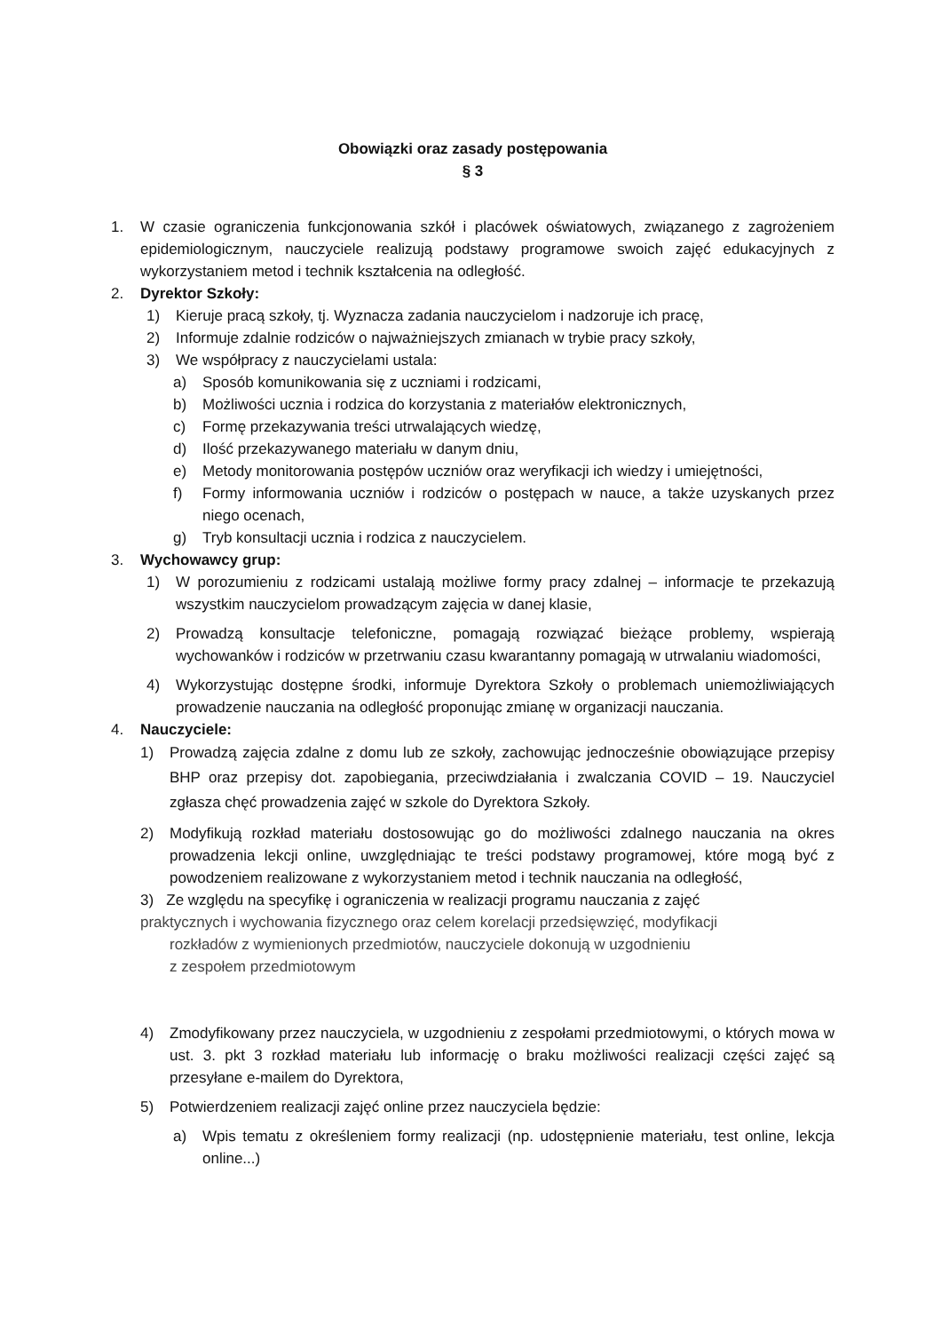Obowiązki oraz zasady postępowania
§ 3
1. W czasie ograniczenia funkcjonowania szkół i placówek oświatowych, związanego z zagrożeniem epidemiologicznym, nauczyciele realizują podstawy programowe swoich zajęć edukacyjnych z wykorzystaniem metod i technik kształcenia na odległość.
2. Dyrektor Szkoły:
1) Kieruje pracą szkoły, tj. Wyznacza zadania nauczycielom i nadzoruje ich pracę,
2) Informuje zdalnie rodziców o najważniejszych zmianach w trybie pracy szkoły,
3) We współpracy z nauczycielami ustala:
a) Sposób komunikowania się z uczniami i rodzicami,
b) Możliwości ucznia i rodzica do korzystania z materiałów elektronicznych,
c) Formę przekazywania treści utrwalających wiedzę,
d) Ilość przekazywanego materiału w danym dniu,
e) Metody monitorowania postępów uczniów oraz weryfikacji ich wiedzy i umiejętności,
f) Formy informowania uczniów i rodziców o postępach w nauce, a także uzyskanych przez niego ocenach,
g) Tryb konsultacji ucznia i rodzica z nauczycielem.
3. Wychowawcy grup:
1) W porozumieniu z rodzicami ustalają możliwe formy pracy zdalnej – informacje te przekazują wszystkim nauczycielom prowadzącym zajęcia w danej klasie,
2) Prowadzą konsultacje telefoniczne, pomagają rozwiązać bieżące problemy, wspierają wychowanków i rodziców w przetrwaniu czasu kwarantanny pomagają w utrwalaniu wiadomości,
4) Wykorzystując dostępne środki, informuje Dyrektora Szkoły o problemach uniemożliwiających prowadzenie nauczania na odległość proponując zmianę w organizacji nauczania.
4. Nauczyciele:
1) Prowadzą zajęcia zdalne z domu lub ze szkoły, zachowując jednocześnie obowiązujące przepisy BHP oraz przepisy dot. zapobiegania, przeciwdziałania i zwalczania COVID – 19. Nauczyciel zgłasza chęć prowadzenia zajęć w szkole do Dyrektora Szkoły.
2) Modyfikują rozkład materiału dostosowując go do możliwości zdalnego nauczania na okres prowadzenia lekcji online, uwzględniając te treści podstawy programowej, które mogą być z powodzeniem realizowane z wykorzystaniem metod i technik nauczania na odległość,
3) Ze względu na specyfikę i ograniczenia w realizacji programu nauczania z zajęć
praktycznych i wychowania fizycznego oraz celem korelacji przedsięwzięć, modyfikacji
rozkładów z wymienionych przedmiotów, nauczyciele dokonują w uzgodnieniu
z zespołem przedmiotowym
4) Zmodyfikowany przez nauczyciela, w uzgodnieniu z zespołami przedmiotowymi, o których mowa w ust. 3. pkt 3 rozkład materiału lub informację o braku możliwości realizacji części zajęć są przesyłane e-mailem do Dyrektora,
5) Potwierdzeniem realizacji zajęć online przez nauczyciela będzie:
a) Wpis tematu z określeniem formy realizacji (np. udostępnienie materiału, test online, lekcja online...)